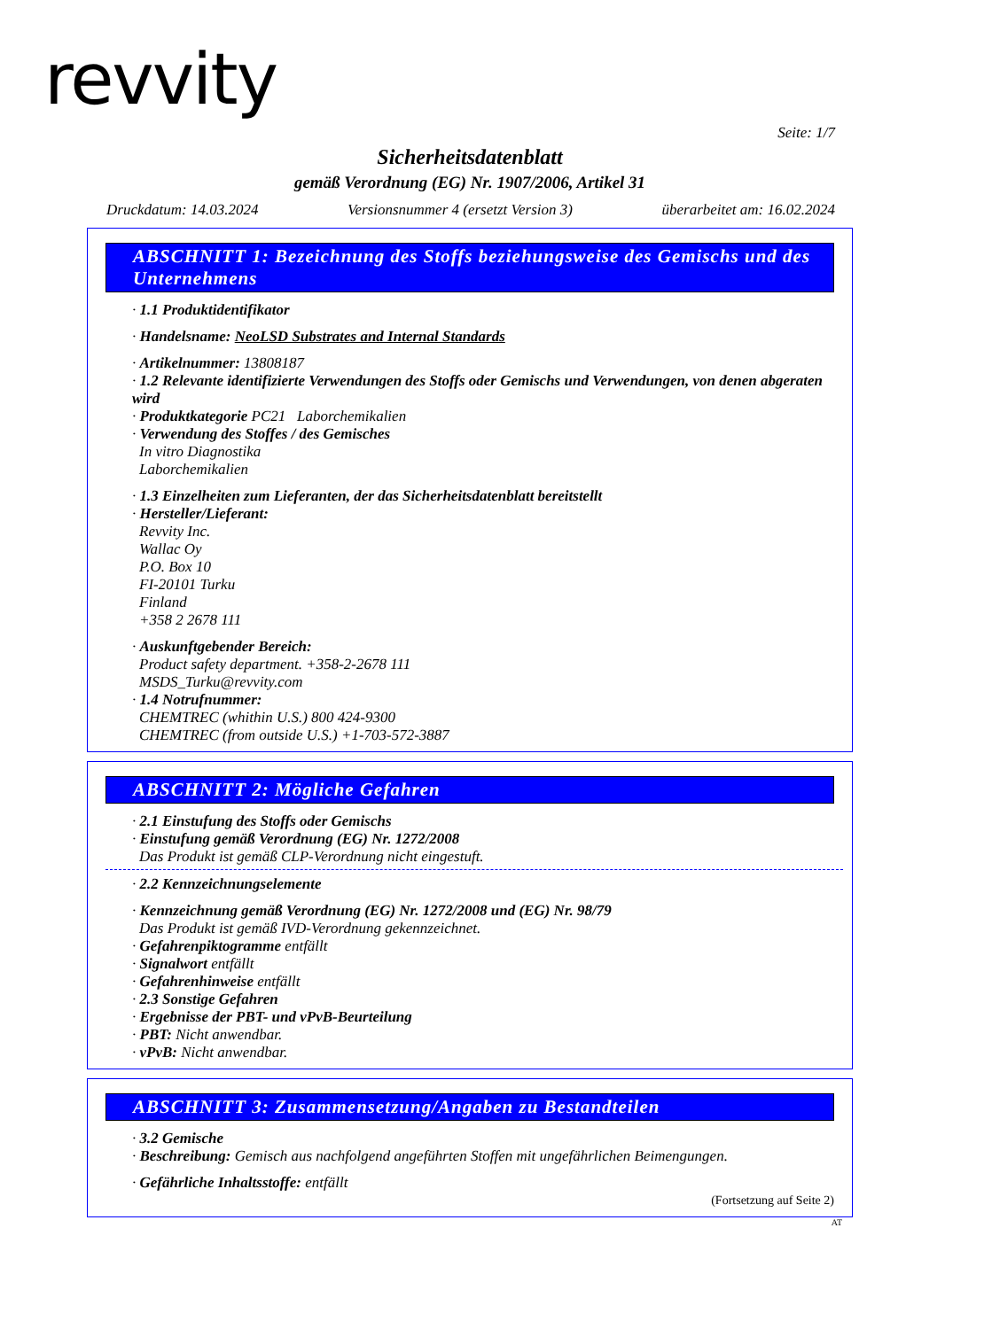revvity
Seite: 1/7
Sicherheitsdatenblatt
gemäß Verordnung (EG) Nr. 1907/2006, Artikel 31
Druckdatum: 14.03.2024 Versionsnummer 4 (ersetzt Version 3) überarbeitet am: 16.02.2024
ABSCHNITT 1: Bezeichnung des Stoffs beziehungsweise des Gemischs und des Unternehmens
· 1.1 Produktidentifikator
· Handelsname: NeoLSD Substrates and Internal Standards
· Artikelnummer: 13808187
· 1.2 Relevante identifizierte Verwendungen des Stoffs oder Gemischs und Verwendungen, von denen abgeraten wird
· Produktkategorie PC21 Laborchemikalien
· Verwendung des Stoffes / des Gemisches
In vitro Diagnostika
Laborchemikalien
· 1.3 Einzelheiten zum Lieferanten, der das Sicherheitsdatenblatt bereitstellt
· Hersteller/Lieferant:
Revvity Inc.
Wallac Oy
P.O. Box 10
FI-20101 Turku
Finland
+358 2 2678 111
· Auskunftgebender Bereich:
Product safety department. +358-2-2678 111
MSDS_Turku@revvity.com
· 1.4 Notrufnummer:
CHEMTREC (whithin U.S.) 800 424-9300
CHEMTREC (from outside U.S.) +1-703-572-3887
ABSCHNITT 2: Mögliche Gefahren
· 2.1 Einstufung des Stoffs oder Gemischs
· Einstufung gemäß Verordnung (EG) Nr. 1272/2008
Das Produkt ist gemäß CLP-Verordnung nicht eingestuft.
· 2.2 Kennzeichnungselemente
· Kennzeichnung gemäß Verordnung (EG) Nr. 1272/2008 und (EG) Nr. 98/79
Das Produkt ist gemäß IVD-Verordnung gekennzeichnet.
· Gefahrenpiktogramme entfällt
· Signalwort entfällt
· Gefahrenhinweise entfällt
· 2.3 Sonstige Gefahren
· Ergebnisse der PBT- und vPvB-Beurteilung
· PBT: Nicht anwendbar.
· vPvB: Nicht anwendbar.
ABSCHNITT 3: Zusammensetzung/Angaben zu Bestandteilen
· 3.2 Gemische
· Beschreibung: Gemisch aus nachfolgend angeführten Stoffen mit ungefährlichen Beimengungen.
· Gefährliche Inhaltsstoffe: entfällt
(Fortsetzung auf Seite 2)
AT